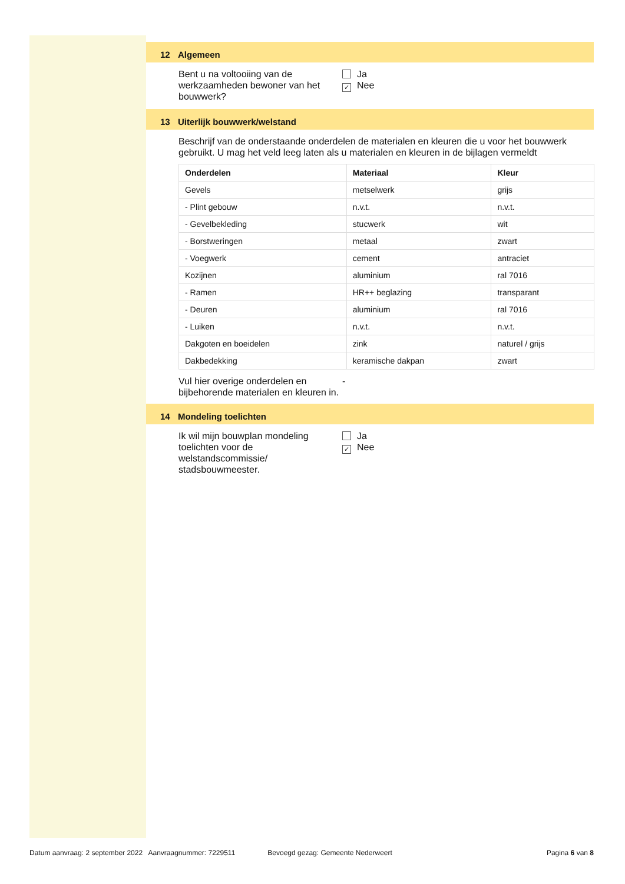12 Algemeen
Bent u na voltooiing van de werkzaamheden bewoner van het bouwwerk?
Ja
✓ Nee
13 Uiterlijk bouwwerk/welstand
Beschrijf van de onderstaande onderdelen de materialen en kleuren die u voor het bouwwerk gebruikt. U mag het veld leeg laten als u materialen en kleuren in de bijlagen vermeldt
| Onderdelen | Materiaal | Kleur |
| --- | --- | --- |
| Gevels | metselwerk | grijs |
| - Plint gebouw | n.v.t. | n.v.t. |
| - Gevelbekleding | stucwerk | wit |
| - Borstweringen | metaal | zwart |
| - Voegwerk | cement | antraciet |
| Kozijnen | aluminium | ral 7016 |
| - Ramen | HR++ beglazing | transparant |
| - Deuren | aluminium | ral 7016 |
| - Luiken | n.v.t. | n.v.t. |
| Dakgoten en boeidelen | zink | naturel / grijs |
| Dakbedekking | keramische dakpan | zwart |
Vul hier overige onderdelen en bijbehorende materialen en kleuren in.
-
14 Mondeling toelichten
Ik wil mijn bouwplan mondeling toelichten voor de welstandscommissie/ stadsbouwmeester.
Ja
✓ Nee
Datum aanvraag: 2 september 2022 Aanvraagnummer: 7229511 Bevoegd gezag: Gemeente Nederweert Pagina 6 van 8